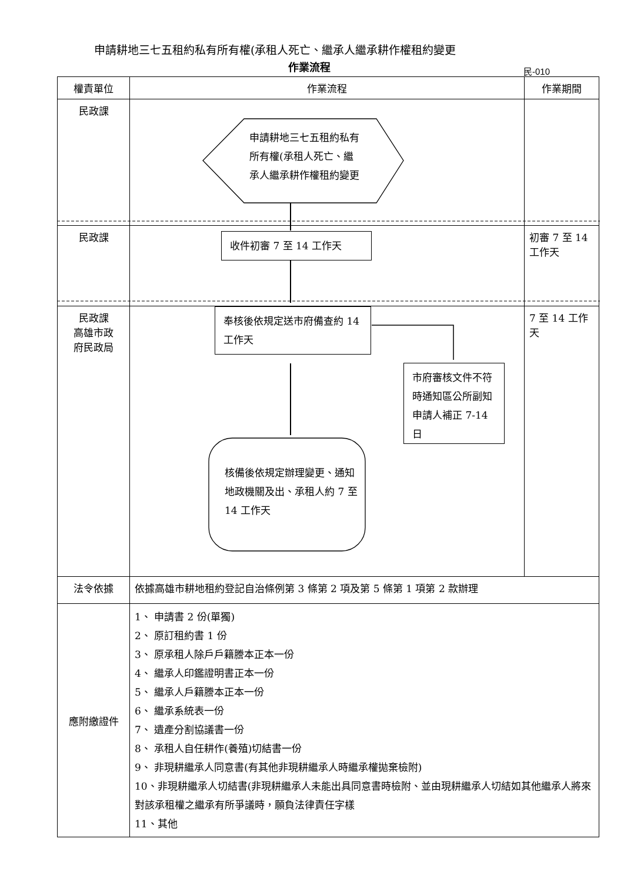申請耕地三七五租約私有所有權(承租人死亡、繼承人繼承耕作權租約變更
作業流程 民-010
| 權責單位 | 作業流程 | 作業期間 |
| --- | --- | --- |
| 民政課 | | |
| 民政課 | | 初審 7 至 14 工作天 |
| 民政課 高雄市政 府民政局 | | 7 至 14 工作天 |
| 法令依據 | 依據高雄市耕地租約登記自治條例第 3 條第 2 項及第 5 條第 1 項第 2 款辦理 | |
| 應附繳證件 | 1、 申請書 2 份(單獨) 2、 原訂租約書 1 份 3、 原承租人除戶戶籍謄本正本一份 4、 繼承人印鑑證明書正本一份 5、 繼承人戶籍謄本正本一份 6、 繼承系統表一份 7、 遺產分割協議書一份 8、 承租人自任耕作(養殖)切結書一份 9、 非現耕繼承人同意書(有其他非現耕繼承人時繼承權拋棄檢附) 10、非現耕繼承人切結書(非現耕繼承人未能出具同意書時檢附、並由現耕繼承人切結如其他繼承人將來對該承租權之繼承有所爭議時，願負法律責任字樣 11、其他 | |
申請耕地三七五租約私有所有權(承租人死亡、繼承人繼承耕作權租約變更
收件初審 7 至 14 工作天
奉核後依規定送市府備查約 14 工作天
市府審核文件不符時通知區公所副知申請人補正 7-14 日
核備後依規定辦理變更、通知地政機關及出、承租人約 7 至 14 工作天